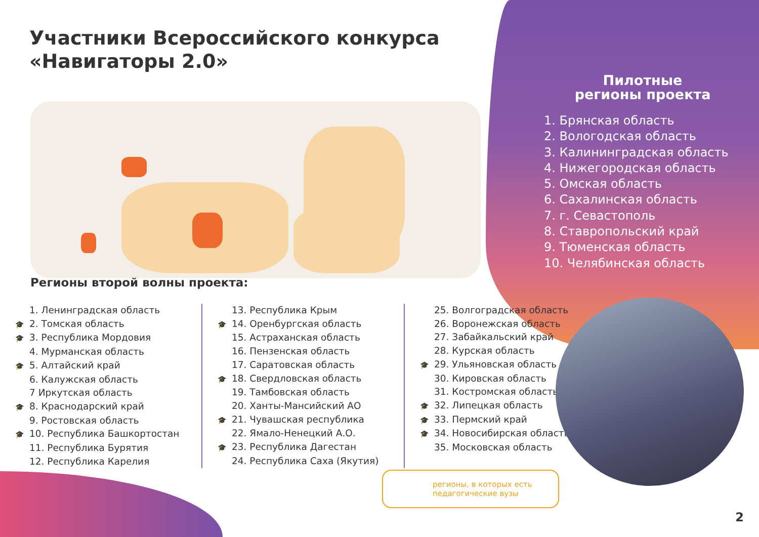Участники Всероссийского конкурса
«Навигаторы 2.0»
Пилотные
регионы проекта
1. Брянская область
2. Вологодская область
3. Калининградская область
4. Нижегородская область
5. Омская область
6. Сахалинская область
7. г. Севастополь
8. Ставропольский край
9. Тюменская область
10. Челябинская область
Регионы второй волны проекта:
1. Ленинградская область
🎓 2. Томская область
🎓 3. Республика Мордовия
4. Мурманская область
🎓 5. Алтайский край
6. Калужская область
7 Иркутская область
🎓 8. Краснодарский край
9. Ростовская область
🎓 10. Республика Башкортостан
11. Республика Бурятия
12. Республика Карелия
13. Республика Крым
🎓 14. Оренбургская область
15. Астраханская область
16. Пензенская область
17. Саратовская область
🎓 18. Свердловская область
19. Тамбовская область
20. Ханты-Мансийский АО
🎓 21. Чувашская республика
22. Ямало-Ненецкий А.О.
🎓 23. Республика Дагестан
24. Республика Саха (Якутия)
25. Волгоградская область
26. Воронежская область
27. Забайкальский край
28. Курская область
🎓 29. Ульяновская область
30. Кировская область
31. Костромская область
🎓 32. Липецкая область
🎓 33. Пермский край
🎓 34. Новосибирская область
35. Московская область
регионы, в которых есть
педагогические вузы
2